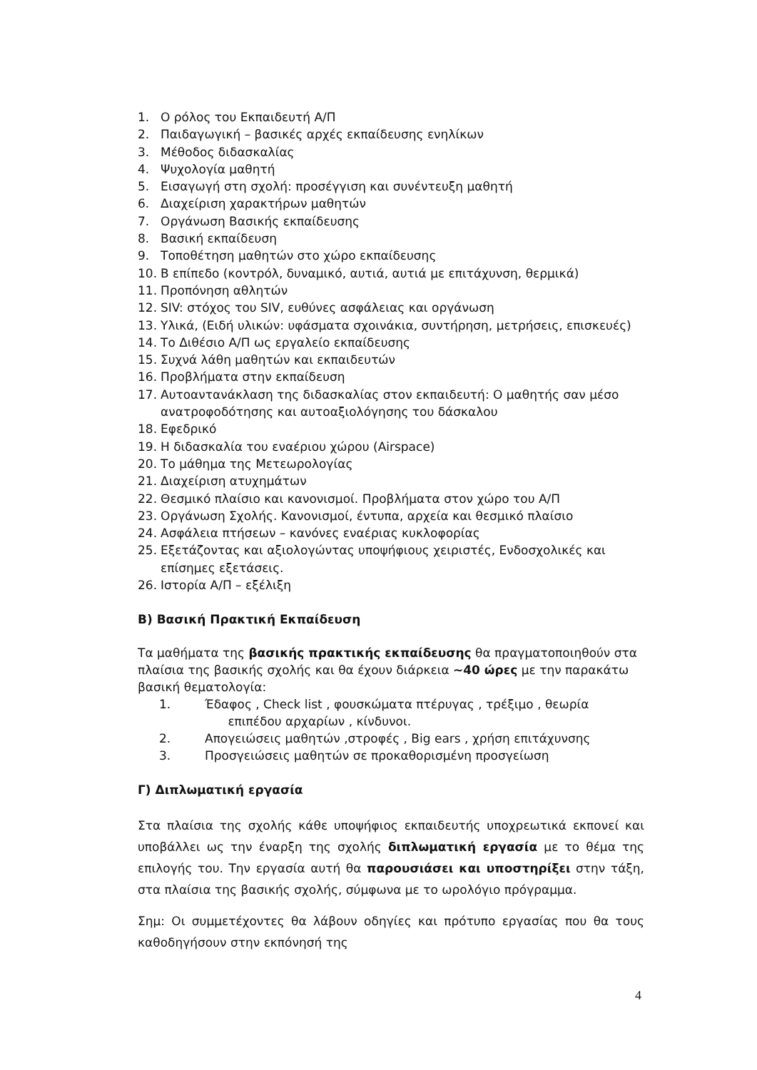1. Ο ρόλος του Εκπαιδευτή Α/Π
2. Παιδαγωγική – βασικές αρχές εκπαίδευσης ενηλίκων
3. Μέθοδος διδασκαλίας
4. Ψυχολογία μαθητή
5. Εισαγωγή στη σχολή: προσέγγιση και συνέντευξη μαθητή
6. Διαχείριση χαρακτήρων μαθητών
7. Οργάνωση Βασικής εκπαίδευσης
8. Βασική εκπαίδευση
9. Τοποθέτηση μαθητών στο χώρο εκπαίδευσης
10. B επίπεδο (κοντρόλ, δυναμικό, αυτιά, αυτιά με επιτάχυνση, θερμικά)
11. Προπόνηση αθλητών
12. SIV: στόχος του SIV, ευθύνες ασφάλειας και οργάνωση
13. Υλικά, (Ειδή υλικών: υφάσματα σχοινάκια, συντήρηση, μετρήσεις, επισκευές)
14. Το Διθέσιο Α/Π ως εργαλείο εκπαίδευσης
15. Συχνά λάθη μαθητών και εκπαιδευτών
16. Προβλήματα στην εκπαίδευση
17. Αυτοαντανάκλαση της διδασκαλίας στον εκπαιδευτή: Ο μαθητής σαν μέσο ανατροφοδότησης και αυτοαξιολόγησης του δάσκαλου
18. Εφεδρικό
19. Η διδασκαλία του εναέριου χώρου (Airspace)
20. Το μάθημα της Μετεωρολογίας
21. Διαχείριση ατυχημάτων
22. Θεσμικό πλαίσιο και κανονισμοί. Προβλήματα στον χώρο του Α/Π
23. Οργάνωση Σχολής. Κανονισμοί, έντυπα, αρχεία και θεσμικό πλαίσιο
24. Ασφάλεια πτήσεων – κανόνες εναέριας κυκλοφορίας
25. Εξετάζοντας και αξιολογώντας υποψήφιους χειριστές, Ενδοσχολικές και επίσημες εξετάσεις.
26. Ιστορία Α/Π – εξέλιξη
B) Βασική Πρακτική Εκπαίδευση
Τα μαθήματα της βασικής πρακτικής εκπαίδευσης θα πραγματοποιηθούν στα πλαίσια της βασικής σχολής και θα έχουν διάρκεια ~40 ώρες με την παρακάτω βασική θεματολογία:
1. Έδαφος , Check list , φουσκώματα πτέρυγας , τρέξιμο , θεωρία
επιπέδου αρχαρίων , κίνδυνοι.
2. Απογειώσεις μαθητών ,στροφές , Big ears , χρήση επιτάχυνσης
3. Προσγειώσεις μαθητών σε προκαθορισμένη προσγείωση
Γ) Διπλωματική εργασία
Στα πλαίσια της σχολής κάθε υποψήφιος εκπαιδευτής υποχρεωτικά εκπονεί και υποβάλλει ως την έναρξη της σχολής διπλωματική εργασία με το θέμα της επιλογής του. Την εργασία αυτή θα παρουσιάσει και υποστηρίξει στην τάξη, στα πλαίσια της βασικής σχολής, σύμφωνα με το ωρολόγιο πρόγραμμα.
Σημ: Οι συμμετέχοντες θα λάβουν οδηγίες και πρότυπο εργασίας που θα τους καθοδηγήσουν στην εκπόνησή της
4